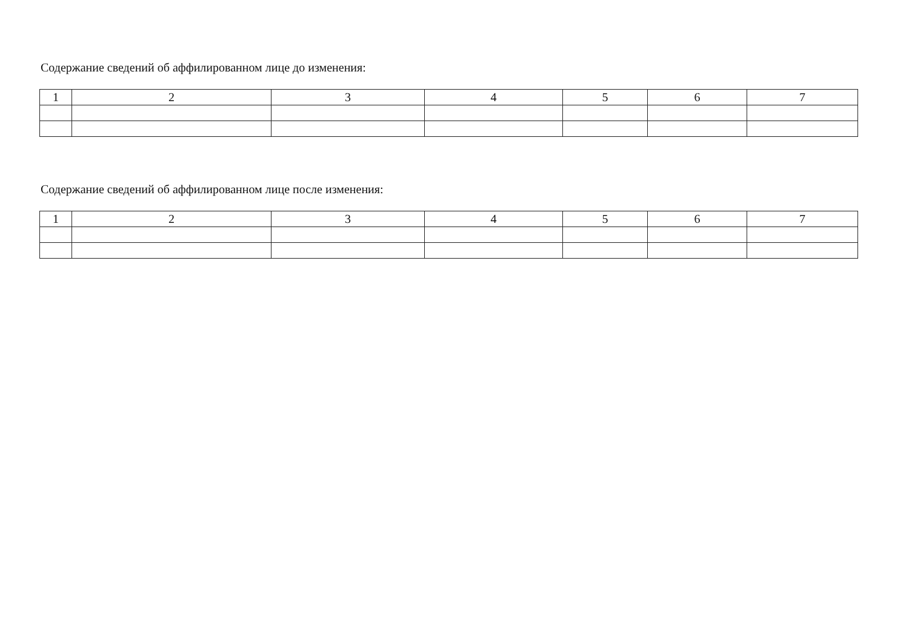Содержание сведений об аффилированном лице до изменения:
| 1 | 2 | 3 | 4 | 5 | 6 | 7 |
Содержание сведений об аффилированном лице после изменения:
| 1 | 2 | 3 | 4 | 5 | 6 | 7 |